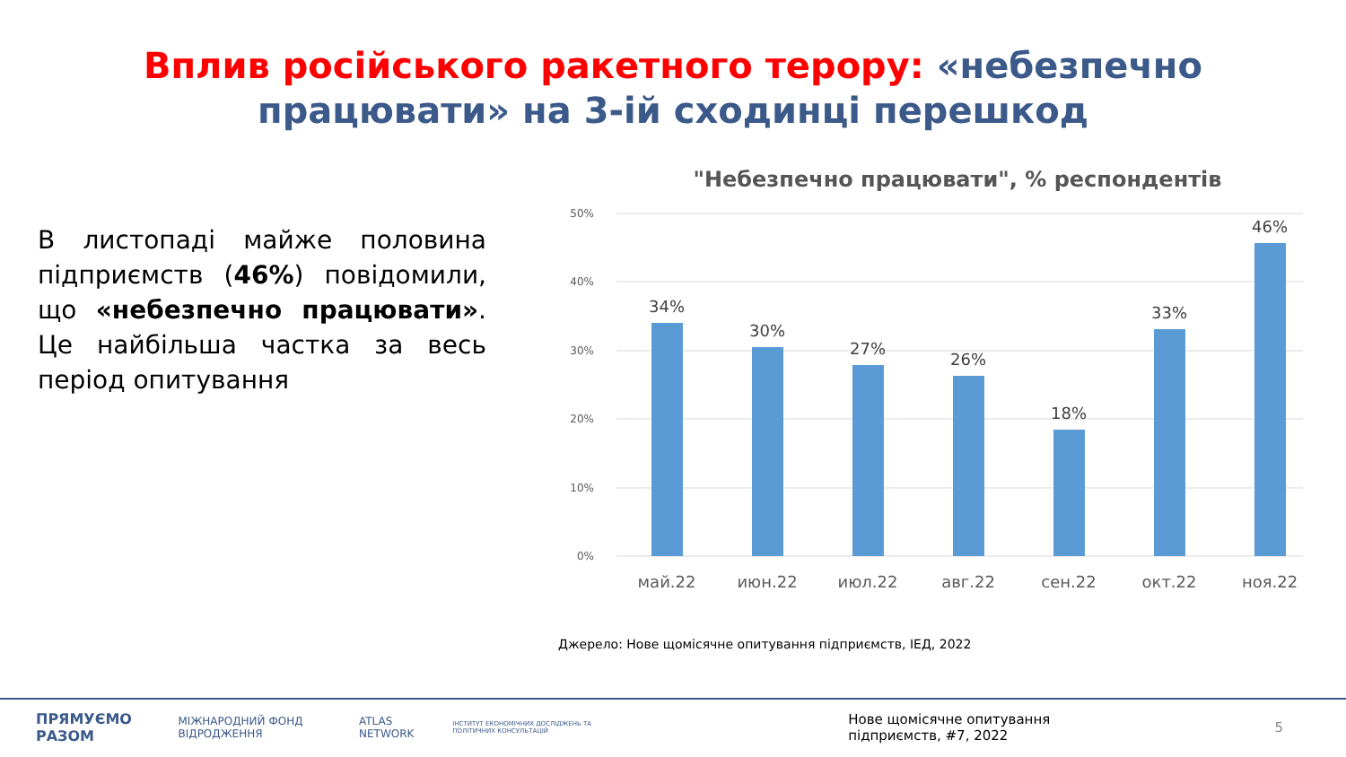Вплив російського ракетного терору: «небезпечно
працювати» на 3-ій сходинці перешкод
В листопаді майже половина підприємств (46%) повідомили, що «небезпечно працювати». Це найбільша частка за весь період опитування
"Небезпечно працювати", % респондентів
50%
40%
30%
20%
10%
0%
34%
30%
27%
26%
18%
33%
46%
май.22
июн.22
июл.22
авг.22
сен.22
окт.22
ноя.22
Джерело: Нове щомісячне опитування підприємств, ІЕД, 2022
ПРЯМУЄМО РАЗОМ МІЖНАРОДНИЙ ФОНД ВІДРОДЖЕННЯ ATLAS NETWORK ІНСТИТУТ ЕКОНОМІЧНИХ ДОСЛІДЖЕНЬ ТА ПОЛІТИЧНИХ КОНСУЛЬТАЦІЙ Нове щомісячне опитування підприємств, #7, 2022 5